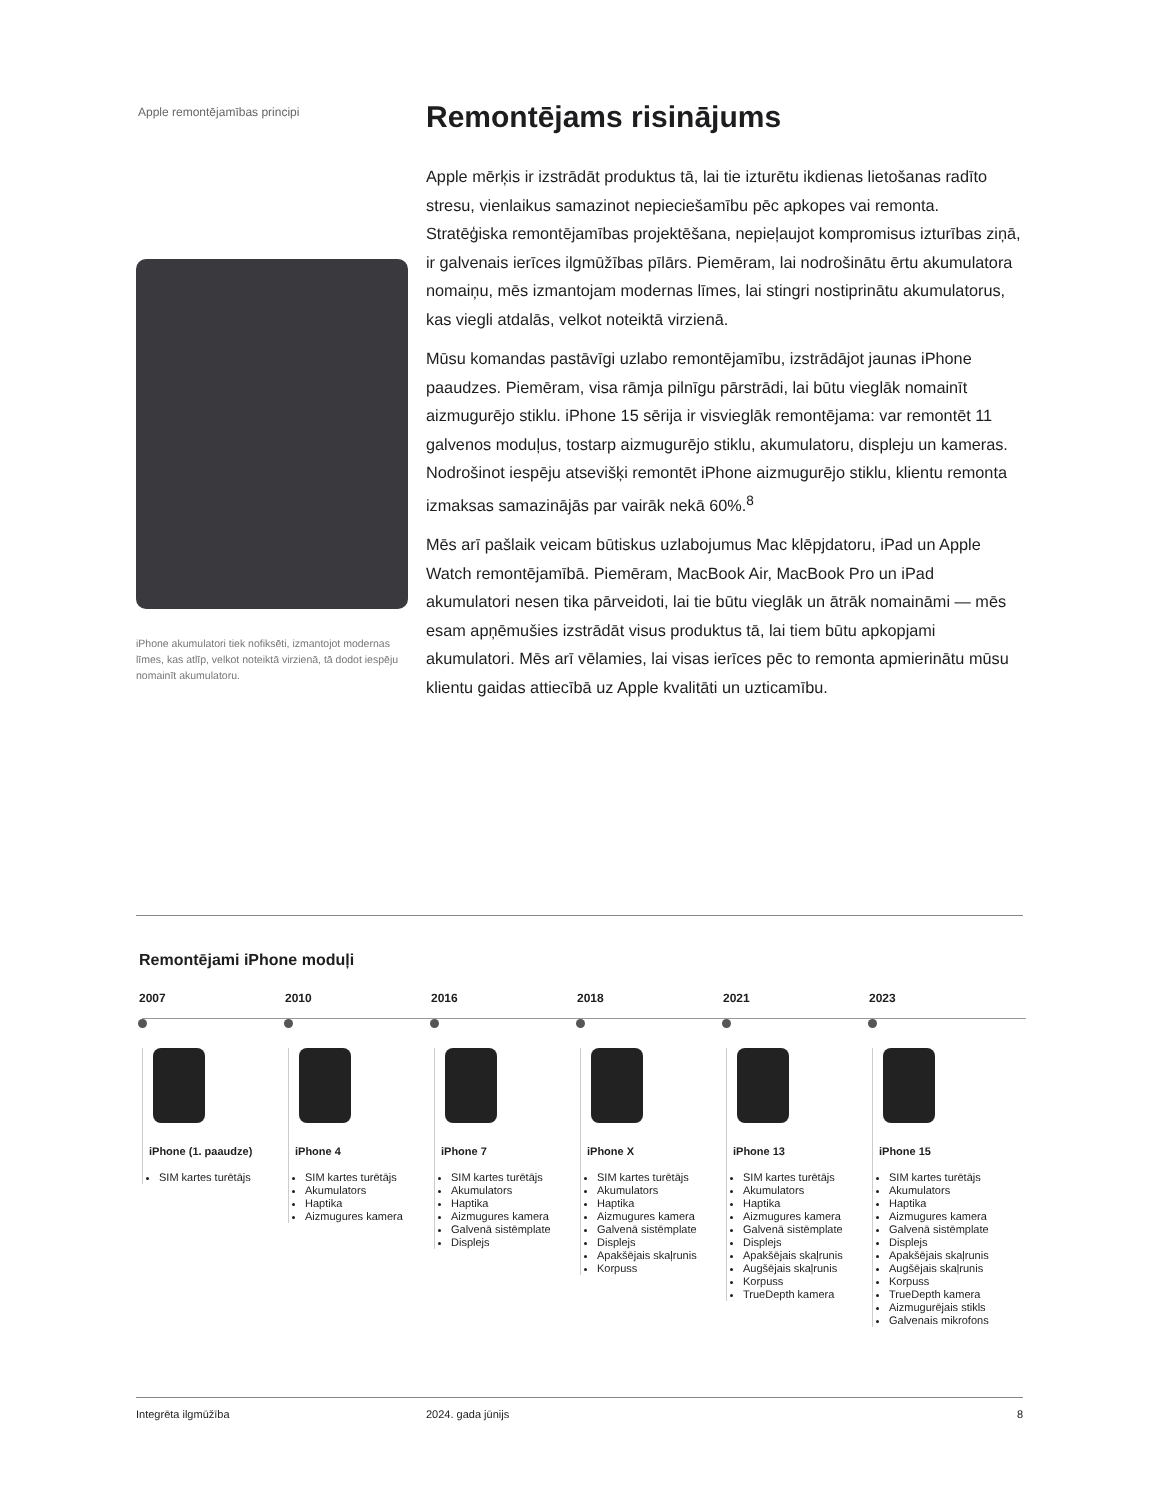Apple remontējamības principi
iPhone akumulatori tiek nofiksēti, izmantojot modernas līmes, kas atlīp, velkot noteiktā virzienā, tā dodot iespēju nomainīt akumulatoru.
Remontējams risinājums
Apple mērķis ir izstrādāt produktus tā, lai tie izturētu ikdienas lietošanas radīto stresu, vienlaikus samazinot nepieciešamību pēc apkopes vai remonta. Stratēģiska remontējamības projektēšana, nepieļaujot kompromisus izturības ziņā, ir galvenais ierīces ilgmūžības pīlārs. Piemēram, lai nodrošinātu ērtu akumulatora nomaiņu, mēs izmantojam modernas līmes, lai stingri nostiprinātu akumulatorus, kas viegli atdalās, velkot noteiktā virzienā.
Mūsu komandas pastāvīgi uzlabo remontējamību, izstrādājot jaunas iPhone paaudzes. Piemēram, visa rāmja pilnīgu pārstrādi, lai būtu vieglāk nomainīt aizmugurējo stiklu. iPhone 15 sērija ir visvieglāk remontējama: var remontēt 11 galvenos moduļus, tostarp aizmugurējo stiklu, akumulatoru, displeju un kameras. Nodrošinot iespēju atsevišķi remontēt iPhone aizmugurējo stiklu, klientu remonta izmaksas samazinājās par vairāk nekā 60%.<sup>8</sup>
Mēs arī pašlaik veicam būtiskus uzlabojumus Mac klēpjdatoru, iPad un Apple Watch remontējamībā. Piemēram, MacBook Air, MacBook Pro un iPad akumulatori nesen tika pārveidoti, lai tie būtu vieglāk un ātrāk nomaināmi — mēs esam apņēmušies izstrādāt visus produktus tā, lai tiem būtu apkopjami akumulatori. Mēs arī vēlamies, lai visas ierīces pēc to remonta apmierinātu mūsu klientu gaidas attiecībā uz Apple kvalitāti un uzticamību.
Remontējami iPhone moduļi
2007
iPhone (1. paaudze)
SIM kartes turētājs
2010
iPhone 4
SIM kartes turētājs
Akumulators
Haptika
Aizmugures kamera
2016
iPhone 7
SIM kartes turētājs
Akumulators
Haptika
Aizmugures kamera
Galvenā sistēmplate
Displejs
2018
iPhone X
SIM kartes turētājs
Akumulators
Haptika
Aizmugures kamera
Galvenā sistēmplate
Displejs
Apakšējais skaļrunis
Korpuss
2021
iPhone 13
SIM kartes turētājs
Akumulators
Haptika
Aizmugures kamera
Galvenā sistēmplate
Displejs
Apakšējais skaļrunis
Augšējais skaļrunis
Korpuss
TrueDepth kamera
2023
iPhone 15
SIM kartes turētājs
Akumulators
Haptika
Aizmugures kamera
Galvenā sistēmplate
Displejs
Apakšējais skaļrunis
Augšējais skaļrunis
Korpuss
TrueDepth kamera
Aizmugurējais stikls
Galvenais mikrofons
Integrēta ilgmūžība 2024. gada jūnijs 8